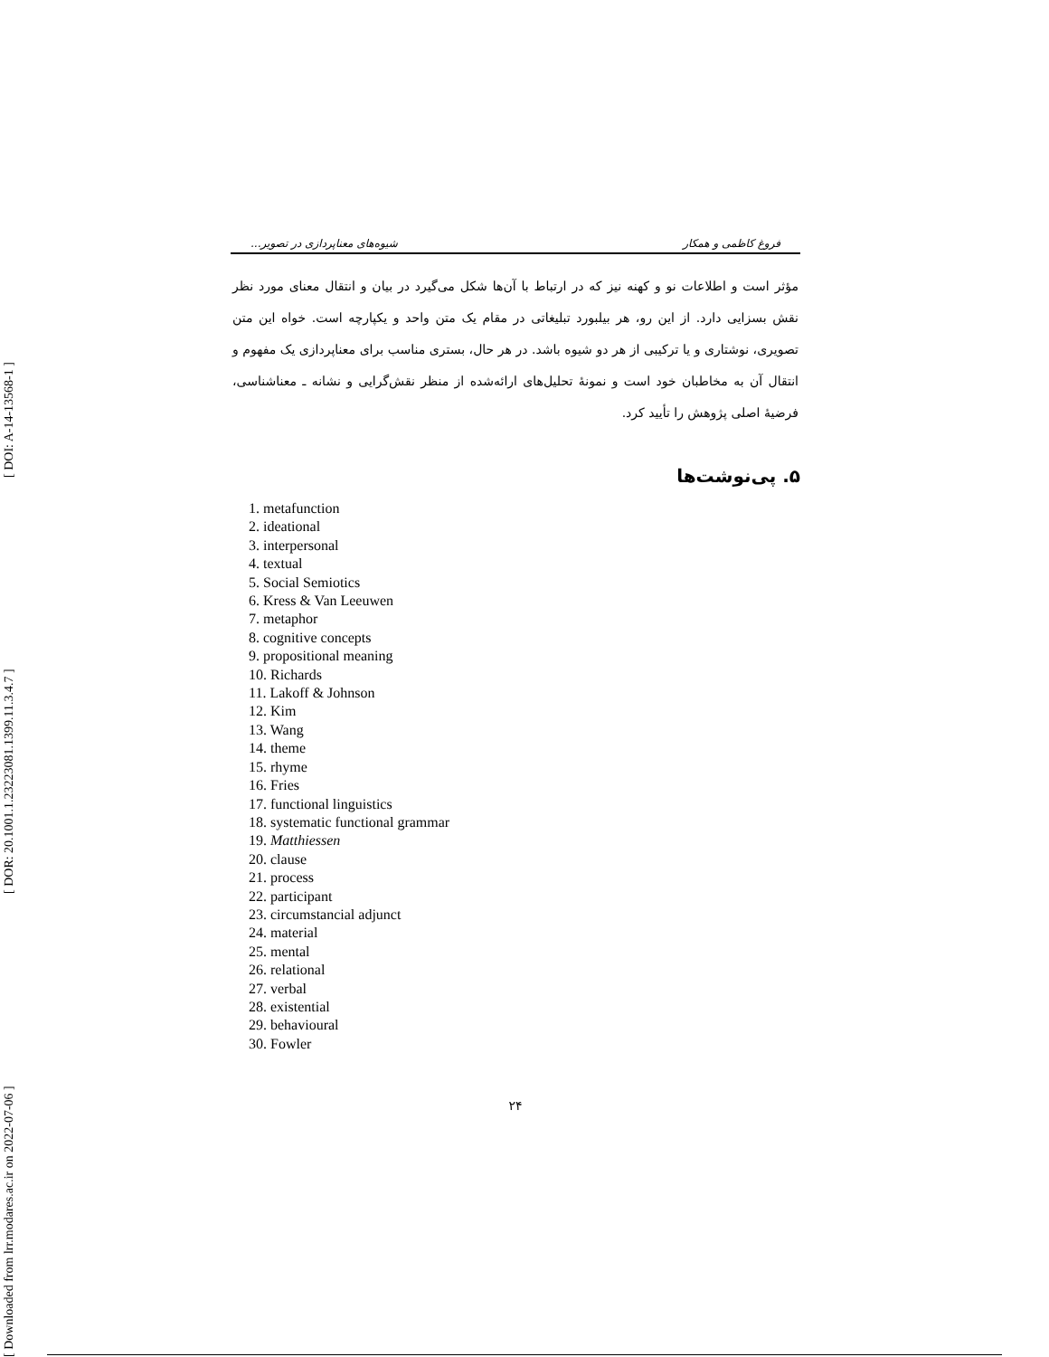[ Downloaded from lrr.modares.ac.ir on 2022-07-06 ] [ DOR: 20.1001.1.23223081.1399.11.3.4.7 ] [ DOI: A-14-13568-1 ]
فروغ کاظمی و همکار شیوه‌های معناپردازی در تصویر...
مؤثر است و اطلاعات نو و کهنه نیز که در ارتباط با آن‌ها شکل می‌گیرد در بیان و انتقال معنای مورد نظر نقش بسزایی دارد. از این رو، هر بیلبورد تبلیغاتی در مقام یک متن واحد و یکپارچه است. خواه این متن تصویری، نوشتاری و یا ترکیبی از هر دو شیوه باشد. در هر حال، بستری مناسب برای معناپردازی یک مفهوم و انتقال آن به مخاطبان خود است و نمونهٔ تحلیل‌های ارائه‌شده از منظر نقش‌گرایی و نشانه ـ معناشناسی، فرضیهٔ اصلی پژوهش را تأیید کرد.
۵. پی‌نوشت‌ها
1. metafunction
2. ideational
3. interpersonal
4. textual
5. Social Semiotics
6. Kress & Van Leeuwen
7. metaphor
8. cognitive concepts
9. propositional meaning
10. Richards
11. Lakoff & Johnson
12. Kim
13. Wang
14. theme
15. rhyme
16. Fries
17. functional linguistics
18. systematic functional grammar
19. Matthiessen
20. clause
21. process
22. participant
23. circumstancial adjunct
24. material
25. mental
26. relational
27. verbal
28. existential
29. behavioural
30. Fowler
۲۴